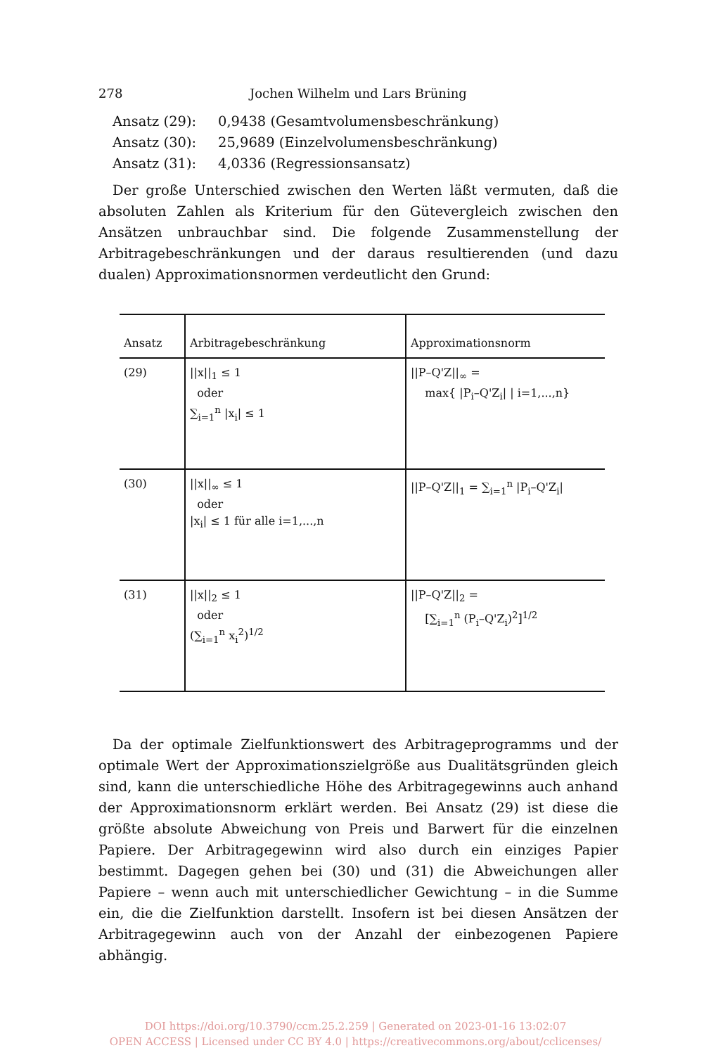278 Jochen Wilhelm und Lars Brüning
Ansatz (29): 0,9438 (Gesamtvolumensbeschränkung)
Ansatz (30): 25,9689 (Einzelvolumensbeschränkung)
Ansatz (31): 4,0336 (Regressionsansatz)
Der große Unterschied zwischen den Werten läßt vermuten, daß die absoluten Zahlen als Kriterium für den Gütevergleich zwischen den Ansätzen unbrauchbar sind. Die folgende Zusammenstellung der Arbitragebeschränkungen und der daraus resultierenden (und dazu dualen) Approximationsnormen verdeutlicht den Grund:
| Ansatz | Arbitragebeschränkung | Approximationsnorm |
| --- | --- | --- |
| (29) | //x//<sub>1</sub> ≤ 1 oder ∑<sub>i=1</sub><sup>n</sup> /x<sub>i</sub>/ ≤ 1 | //P–Q'Z//<sub>∞</sub> = max{ /P<sub>i</sub>–Q'Z<sub>i</sub>/ / i=1,...,n} |
| (30) | //x//<sub>∞</sub> ≤ 1 oder /x<sub>i</sub>/ ≤ 1 für alle i=1,...,n | //P–Q'Z//<sub>1</sub> = ∑<sub>i=1</sub><sup>n</sup> /P<sub>i</sub>–Q'Z<sub>i</sub>/ |
| (31) | //x//<sub>2</sub> ≤ 1 oder (∑<sub>i=1</sub><sup>n</sup> x<sub>i</sub><sup>2</sup>)<sup>1/2</sup> | //P–Q'Z//<sub>2</sub> = [∑<sub>i=1</sub><sup>n</sup> (P<sub>i</sub>–Q'Z<sub>i</sub>)<sup>2</sup>]<sup>1/2</sup> |
Da der optimale Zielfunktionswert des Arbitrageprogramms und der optimale Wert der Approximationszielgröße aus Dualitätsgründen gleich sind, kann die unterschiedliche Höhe des Arbitragegewinns auch anhand der Approximationsnorm erklärt werden. Bei Ansatz (29) ist diese die größte absolute Abweichung von Preis und Barwert für die einzelnen Papiere. Der Arbitragegewinn wird also durch ein einziges Papier bestimmt. Dagegen gehen bei (30) und (31) die Abweichungen aller Papiere – wenn auch mit unterschiedlicher Gewichtung – in die Summe ein, die die Zielfunktion darstellt. Insofern ist bei diesen Ansätzen der Arbitragegewinn auch von der Anzahl der einbezogenen Papiere abhängig.
DOI https://doi.org/10.3790/ccm.25.2.259 | Generated on 2023-01-16 13:02:07
OPEN ACCESS | Licensed under CC BY 4.0 | https://creativecommons.org/about/cclicenses/